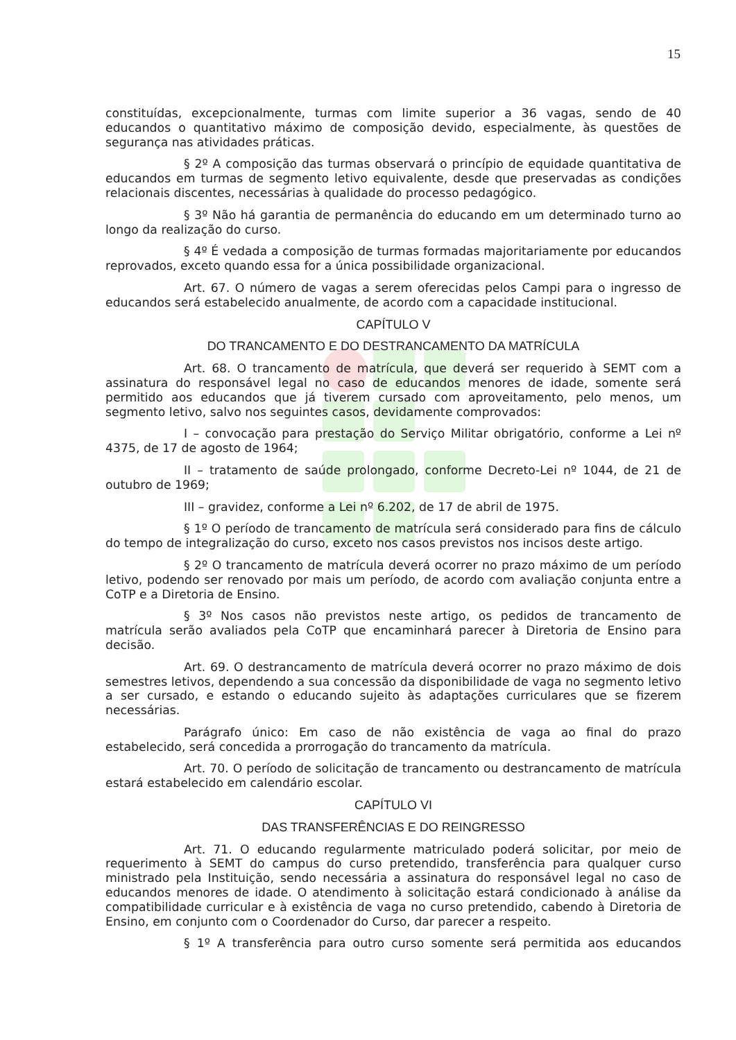15
constituídas, excepcionalmente, turmas com limite superior a 36 vagas, sendo de 40 educandos o quantitativo máximo de composição devido, especialmente, às questões de segurança nas atividades práticas.
§ 2º A composição das turmas observará o princípio de equidade quantitativa de educandos em turmas de segmento letivo equivalente, desde que preservadas as condições relacionais discentes, necessárias à qualidade do processo pedagógico.
§ 3º Não há garantia de permanência do educando em um determinado turno ao longo da realização do curso.
§ 4º É vedada a composição de turmas formadas majoritariamente por educandos reprovados, exceto quando essa for a única possibilidade organizacional.
Art. 67. O número de vagas a serem oferecidas pelos Campi para o ingresso de educandos será estabelecido anualmente, de acordo com a capacidade institucional.
CAPÍTULO V
DO TRANCAMENTO E DO DESTRANCAMENTO DA MATRÍCULA
Art. 68. O trancamento de matrícula, que deverá ser requerido à SEMT com a assinatura do responsável legal no caso de educandos menores de idade, somente será permitido aos educandos que já tiverem cursado com aproveitamento, pelo menos, um segmento letivo, salvo nos seguintes casos, devidamente comprovados:
I – convocação para prestação do Serviço Militar obrigatório, conforme a Lei nº 4375, de 17 de agosto de 1964;
II – tratamento de saúde prolongado, conforme Decreto-Lei nº 1044, de 21 de outubro de 1969;
III – gravidez, conforme a Lei nº 6.202, de 17 de abril de 1975.
§ 1º O período de trancamento de matrícula será considerado para fins de cálculo do tempo de integralização do curso, exceto nos casos previstos nos incisos deste artigo.
§ 2º O trancamento de matrícula deverá ocorrer no prazo máximo de um período letivo, podendo ser renovado por mais um período, de acordo com avaliação conjunta entre a CoTP e a Diretoria de Ensino.
§ 3º Nos casos não previstos neste artigo, os pedidos de trancamento de matrícula serão avaliados pela CoTP que encaminhará parecer à Diretoria de Ensino para decisão.
Art. 69. O destrancamento de matrícula deverá ocorrer no prazo máximo de dois semestres letivos, dependendo a sua concessão da disponibilidade de vaga no segmento letivo a ser cursado, e estando o educando sujeito às adaptações curriculares que se fizerem necessárias.
Parágrafo único: Em caso de não existência de vaga ao final do prazo estabelecido, será concedida a prorrogação do trancamento da matrícula.
Art. 70. O período de solicitação de trancamento ou destrancamento de matrícula estará estabelecido em calendário escolar.
CAPÍTULO VI
DAS TRANSFERÊNCIAS E DO REINGRESSO
Art. 71. O educando regularmente matriculado poderá solicitar, por meio de requerimento à SEMT do campus do curso pretendido, transferência para qualquer curso ministrado pela Instituição, sendo necessária a assinatura do responsável legal no caso de educandos menores de idade. O atendimento à solicitação estará condicionado à análise da compatibilidade curricular e à existência de vaga no curso pretendido, cabendo à Diretoria de Ensino, em conjunto com o Coordenador do Curso, dar parecer a respeito.
§ 1º A transferência para outro curso somente será permitida aos educandos